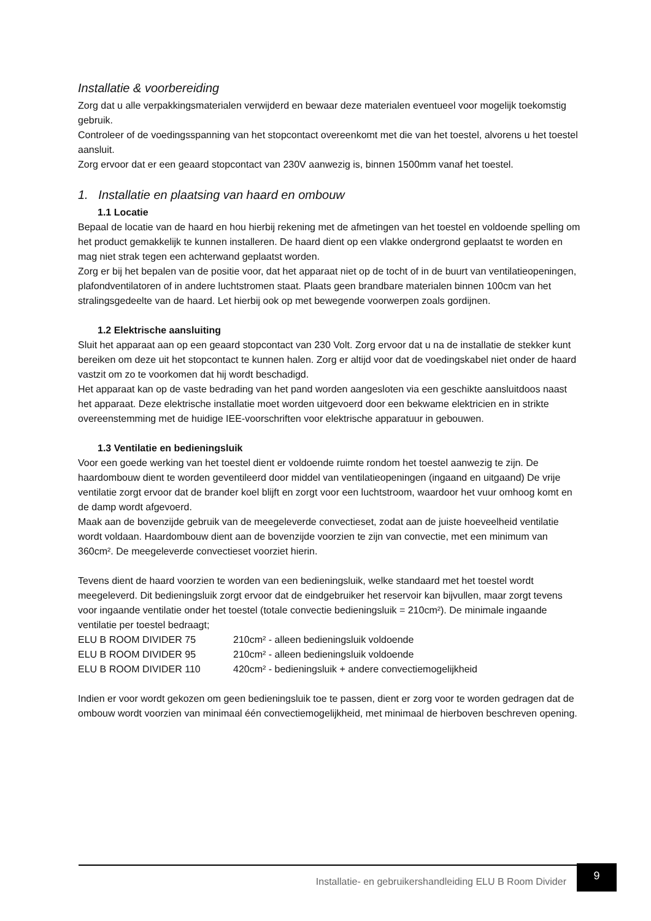Installatie & voorbereiding
Zorg dat u alle verpakkingsmaterialen verwijderd en bewaar deze materialen eventueel voor mogelijk toekomstig gebruik.
Controleer of de voedingsspanning van het stopcontact overeenkomt met die van het toestel, alvorens u het toestel aansluit.
Zorg ervoor dat er een geaard stopcontact van 230V aanwezig is, binnen 1500mm vanaf het toestel.
1. Installatie en plaatsing van haard en ombouw
1.1 Locatie
Bepaal de locatie van de haard en hou hierbij rekening met de afmetingen van het toestel en voldoende spelling om het product gemakkelijk te kunnen installeren. De haard dient op een vlakke ondergrond geplaatst te worden en mag niet strak tegen een achterwand geplaatst worden.
Zorg er bij het bepalen van de positie voor, dat het apparaat niet op de tocht of in de buurt van ventilatieopeningen, plafondventilatoren of in andere luchtstromen staat. Plaats geen brandbare materialen binnen 100cm van het stralingsgedeelte van de haard. Let hierbij ook op met bewegende voorwerpen zoals gordijnen.
1.2 Elektrische aansluiting
Sluit het apparaat aan op een geaard stopcontact van 230 Volt. Zorg ervoor dat u na de installatie de stekker kunt bereiken om deze uit het stopcontact te kunnen halen. Zorg er altijd voor dat de voedingskabel niet onder de haard vastzit om zo te voorkomen dat hij wordt beschadigd.
Het apparaat kan op de vaste bedrading van het pand worden aangesloten via een geschikte aansluitdoos naast het apparaat. Deze elektrische installatie moet worden uitgevoerd door een bekwame elektricien en in strikte overeenstemming met de huidige IEE-voorschriften voor elektrische apparatuur in gebouwen.
1.3 Ventilatie en bedieningsluik
Voor een goede werking van het toestel dient er voldoende ruimte rondom het toestel aanwezig te zijn. De haardombouw dient te worden geventileerd door middel van ventilatieopeningen (ingaand en uitgaand) De vrije ventilatie zorgt ervoor dat de brander koel blijft en zorgt voor een luchtstroom, waardoor het vuur omhoog komt en de damp wordt afgevoerd.
Maak aan de bovenzijde gebruik van de meegeleverde convectieset, zodat aan de juiste hoeveelheid ventilatie wordt voldaan. Haardombouw dient aan de bovenzijde voorzien te zijn van convectie, met een minimum van 360cm². De meegeleverde convectieset voorziet hierin.
Tevens dient de haard voorzien te worden van een bedieningsluik, welke standaard met het toestel wordt meegeleverd. Dit bedieningsluik zorgt ervoor dat de eindgebruiker het reservoir kan bijvullen, maar zorgt tevens voor ingaande ventilatie onder het toestel (totale convectie bedieningsluik = 210cm²). De minimale ingaande ventilatie per toestel bedraagt;
ELU B ROOM DIVIDER 75 210cm² - alleen bedieningsluik voldoende
ELU B ROOM DIVIDER 95 210cm² - alleen bedieningsluik voldoende
ELU B ROOM DIVIDER 110 420cm² - bedieningsluik + andere convectiemogelijkheid
Indien er voor wordt gekozen om geen bedieningsluik toe te passen, dient er zorg voor te worden gedragen dat de ombouw wordt voorzien van minimaal één convectiemogelijkheid, met minimaal de hierboven beschreven opening.
Installatie- en gebruikershandleiding ELU B Room Divider
9